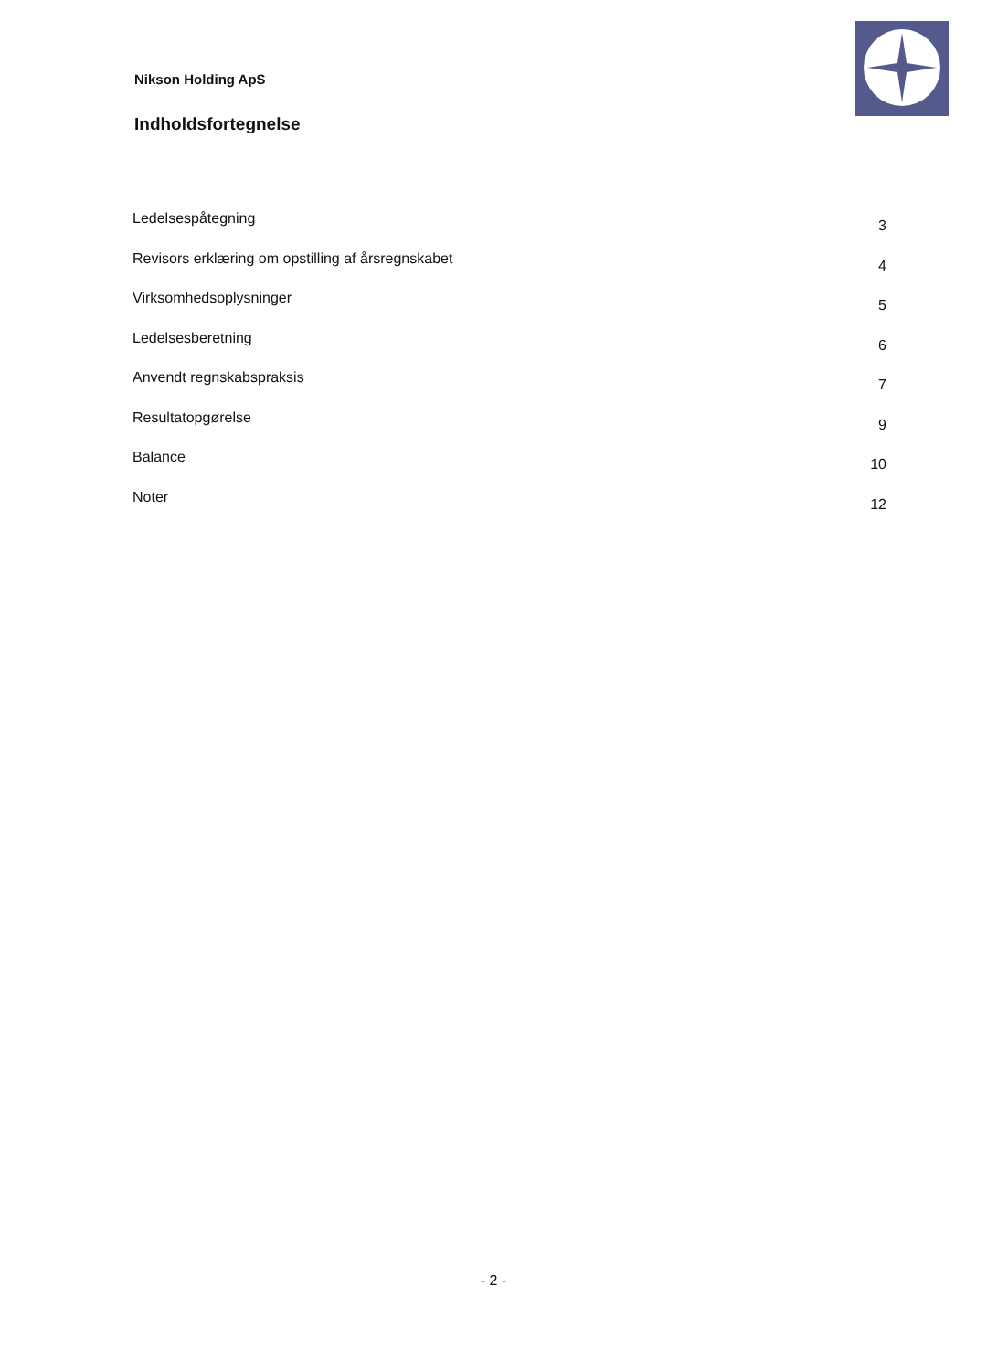Nikson Holding ApS
Indholdsfortegnelse
Ledelsespåtegning 3
Revisors erklæring om opstilling af årsregnskabet 4
Virksomhedsoplysninger 5
Ledelsesberetning 6
Anvendt regnskabspraksis 7
Resultatopgørelse 9
Balance 10
Noter 12
- 2 -